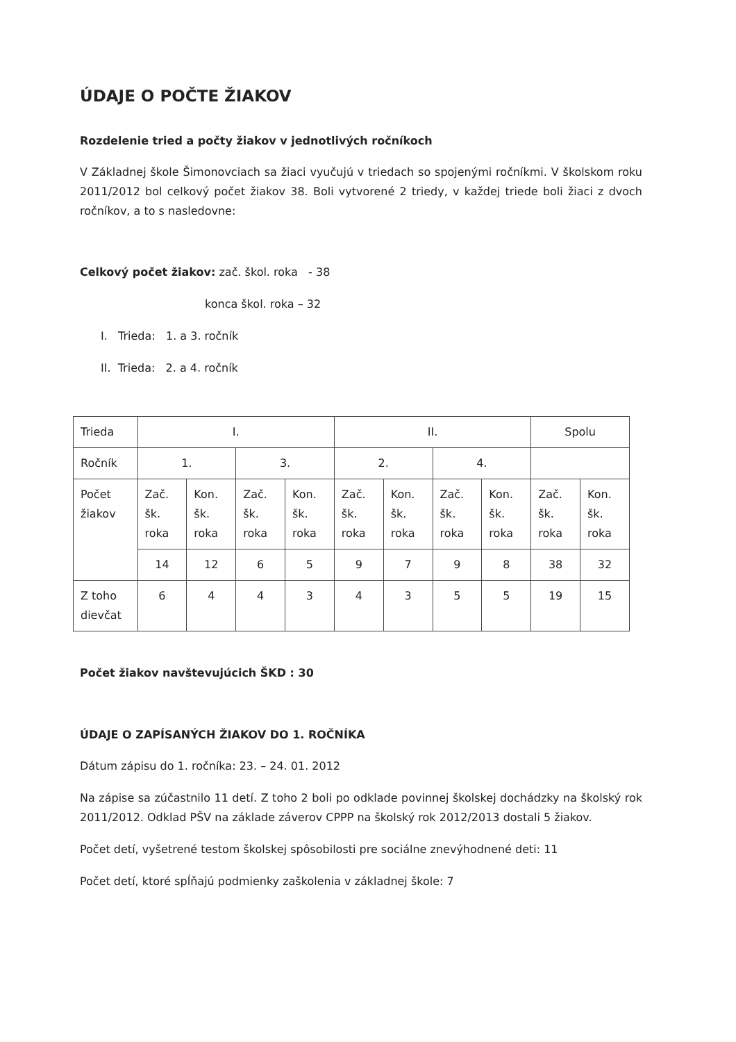ÚDAJE O POČTE ŽIAKOV
Rozdelenie tried a počty žiakov v jednotlivých ročníkoch
V Základnej škole Šimonovciach sa žiaci vyučujú v triedach so spojenými ročníkmi. V školskom roku 2011/2012 bol celkový počet žiakov 38. Boli vytvorené 2 triedy, v každej triede boli žiaci z dvoch ročníkov, a to s nasledovne:
Celkový počet žiakov: zač. škol. roka - 38
konca škol. roka – 32
I. Trieda: 1. a 3. ročník
II. Trieda: 2. a 4. ročník
| Trieda | I. | | | | II. | | | | Spolu | |
| Ročník | 1. | | 3. | | 2. | | 4. | | | |
| Počet žiakov | Zač. šk. roka | Kon. šk. roka | Zač. šk. roka | Kon. šk. roka | Zač. šk. roka | Kon. šk. roka | Zač. šk. roka | Kon. šk. roka | Zač. šk. roka | Kon. šk. roka |
| | 14 | 12 | 6 | 5 | 9 | 7 | 9 | 8 | 38 | 32 |
| Z toho dievčat | 6 | 4 | 4 | 3 | 4 | 3 | 5 | 5 | 19 | 15 |
Počet žiakov navštevujúcich ŠKD : 30
ÚDAJE O ZAPÍSANÝCH ŽIAKOV DO 1. ROČNÍKA
Dátum zápisu do 1. ročníka: 23. – 24. 01. 2012
Na zápise sa zúčastnilo 11 detí. Z toho 2 boli po odklade povinnej školskej dochádzky na školský rok 2011/2012. Odklad PŠV na základe záverov CPPP na školský rok 2012/2013 dostali 5 žiakov.
Počet detí, vyšetrené testom školskej spôsobilosti pre sociálne znevýhodnené deti: 11
Počet detí, ktoré spĺňajú podmienky zaškolenia v základnej škole: 7